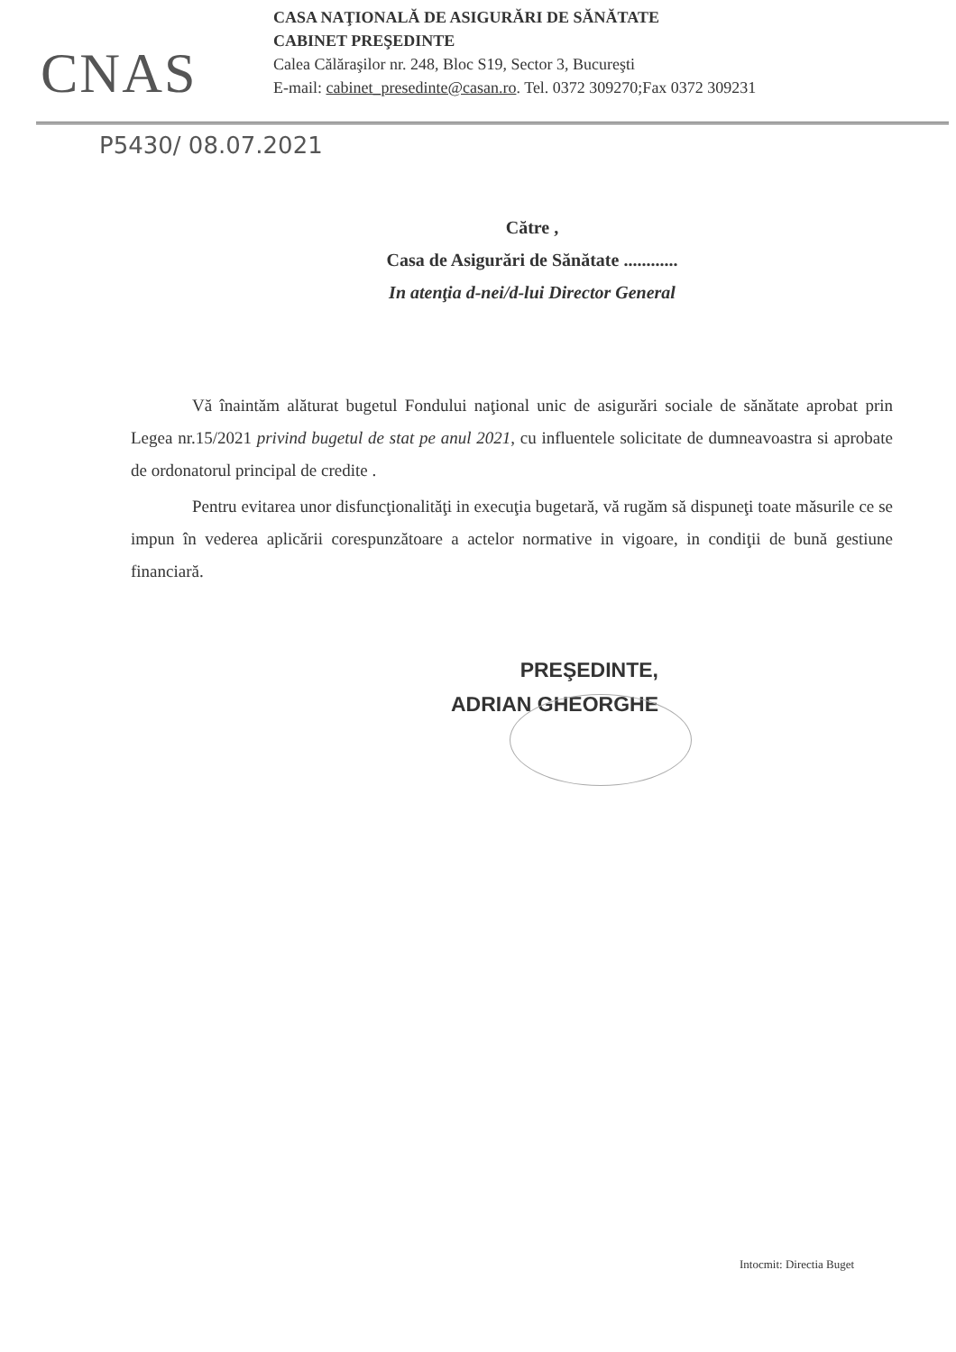CNAS
CASA NAŢIONALĂ DE ASIGURĂRI DE SĂNĂTATE
CABINET PREŞEDINTE
Calea Călăraşilor nr. 248, Bloc S19, Sector 3, Bucureşti
E-mail: cabinet_presedinte@casan.ro. Tel. 0372 309270;Fax 0372 309231
P5430/ 08.07.2021
Către ,
Casa de Asigurări de Sănătate ............
In atenţia d-nei/d-lui Director General
Vă înaintăm alăturat bugetul Fondului naţional unic de asigurări sociale de sănătate aprobat prin Legea nr.15/2021 privind bugetul de stat pe anul 2021, cu influentele solicitate de dumneavoastra si aprobate de ordonatorul principal de credite .
Pentru evitarea unor disfuncţionalităţi in execuţia bugetară, vă rugăm să dispuneţi toate măsurile ce se impun în vederea aplicării corespunzătoare a actelor normative in vigoare, in condiţii de bună gestiune financiară.
PREŞEDINTE,
ADRIAN GHEORGHE
Intocmit: Directia Buget